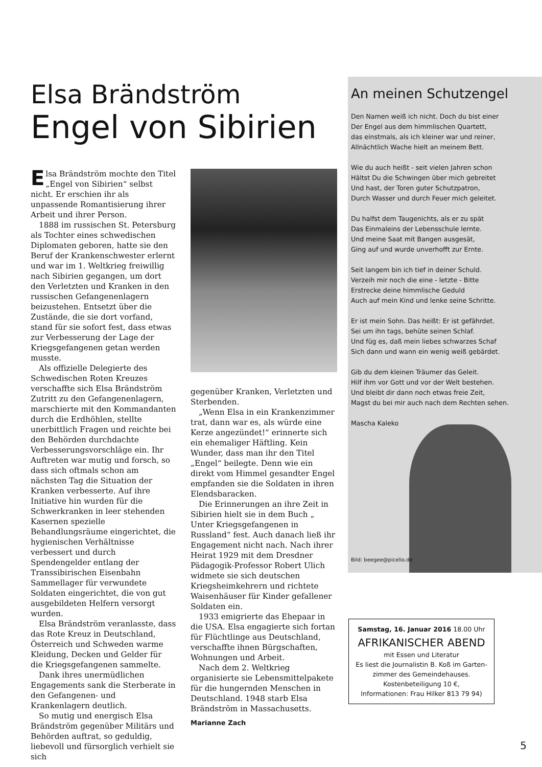Elsa Brändström
Engel von Sibirien
Elsa Brändström mochte den Titel „Engel von Sibirien“ selbst nicht. Er erschien ihr als unpassende Romantisierung ihrer Arbeit und ihrer Person.
1888 im russischen St. Petersburg als Tochter eines schwedischen Diplomaten geboren, hatte sie den Beruf der Krankenschwester erlernt und war im 1. Weltkrieg freiwillig nach Sibirien gegangen, um dort den Verletzten und Kranken in den russischen Gefangenenlagern beizustehen. Entsetzt über die Zustände, die sie dort vorfand, stand für sie sofort fest, dass etwas zur Verbesserung der Lage der Kriegsgefangenen getan werden musste.
Als offizielle Delegierte des Schwedischen Roten Kreuzes verschaffte sich Elsa Brändström Zutritt zu den Gefangenenlagern, marschierte mit den Kommandanten durch die Erdhöhlen, stellte unerbittlich Fragen und reichte bei den Behörden durchdachte Verbesserungsvorschläge ein. Ihr Auftreten war mutig und forsch, so dass sich oftmals schon am nächsten Tag die Situation der Kranken verbesserte. Auf ihre Initiative hin wurden für die Schwerkranken in leer stehenden Kasernen spezielle Behandlungsräume eingerichtet, die hygienischen Verhältnisse verbessert und durch Spendengelder entlang der Transsibirischen Eisenbahn Sammellager für verwundete Soldaten eingerichtet, die von gut ausgebildeten Helfern versorgt wurden.
Elsa Brändström veranlasste, dass das Rote Kreuz in Deutschland, Österreich und Schweden warme Kleidung, Decken und Gelder für die Kriegsgefangenen sammelte.
Dank ihres unermüdlichen Engagements sank die Sterberate in den Gefangenen- und Krankenlagern deutlich.
So mutig und energisch Elsa Brändström gegenüber Militärs und Behörden auftrat, so geduldig, liebevoll und fürsorglich verhielt sie sich
gegenüber Kranken, Verletzten und Sterbenden.
„Wenn Elsa in ein Krankenzimmer trat, dann war es, als würde eine Kerze angezündet!“ erinnerte sich ein ehemaliger Häftling. Kein Wunder, dass man ihr den Titel „Engel“ beilegte. Denn wie ein direkt vom Himmel gesandter Engel empfanden sie die Soldaten in ihren Elendsbaracken.
Die Erinnerungen an ihre Zeit in Sibirien hielt sie in dem Buch „ Unter Kriegsgefangenen in Russland“ fest. Auch danach ließ ihr Engagement nicht nach. Nach ihrer Heirat 1929 mit dem Dresdner Pädagogik-Professor Robert Ulich widmete sie sich deutschen Kriegsheimkehrern und richtete Waisenhäuser für Kinder gefallener Soldaten ein.
1933 emigrierte das Ehepaar in die USA. Elsa engagierte sich fortan für Flüchtlinge aus Deutschland, verschaffte ihnen Bürgschaften, Wohnungen und Arbeit.
Nach dem 2. Weltkrieg organisierte sie Lebensmittelpakete für die hungernden Menschen in Deutschland. 1948 starb Elsa Brändström in Massachusetts.
Marianne Zach
An meinen Schutzengel
Den Namen weiß ich nicht. Doch du bist einer
Der Engel aus dem himmlischen Quartett,
das einstmals, als ich kleiner war und reiner,
Allnächtlich Wache hielt an meinem Bett.
Wie du auch heißt - seit vielen Jahren schon
Hältst Du die Schwingen über mich gebreitet
Und hast, der Toren guter Schutzpatron,
Durch Wasser und durch Feuer mich geleitet.
Du halfst dem Taugenichts, als er zu spät
Das Einmaleins der Lebensschule lernte.
Und meine Saat mit Bangen ausgesät,
Ging auf und wurde unverhofft zur Ernte.
Seit langem bin ich tief in deiner Schuld.
Verzeih mir noch die eine - letzte - Bitte
Erstrecke deine himmlische Geduld
Auch auf mein Kind und lenke seine Schritte.
Er ist mein Sohn. Das heißt: Er ist gefährdet.
Sei um ihn tags, behüte seinen Schlaf.
Und füg es, daß mein liebes schwarzes Schaf
Sich dann und wann ein wenig weiß gebärdet.
Gib du dem kleinen Träumer das Geleit.
Hilf ihm vor Gott und vor der Welt bestehen.
Und bleibt dir dann noch etwas freie Zeit,
Magst du bei mir auch nach dem Rechten sehen.
Mascha Kaleko
Bild: beegee@picelio.de
Samstag, 16. Januar 2016 18.00 Uhr
AFRIKANISCHER ABEND
mit Essen und Literatur
Es liest die Journalistin B. Koß im Garten-
zimmer des Gemeindehauses.
Kostenbeteiligung 10 €,
Informationen: Frau Hilker 813 79 94)
5